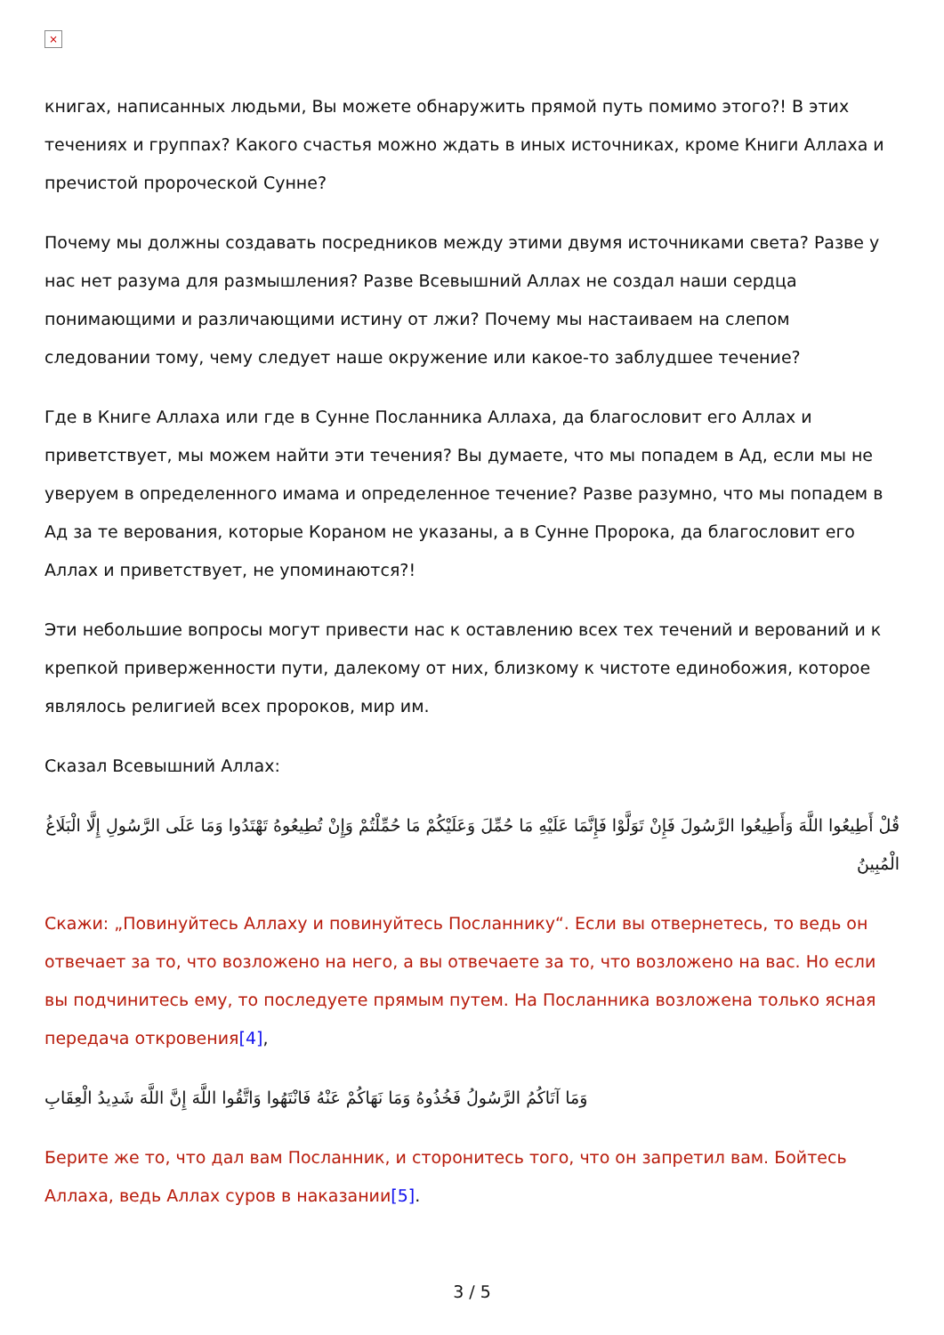×
книгах, написанных людьми, Вы можете обнаружить прямой путь помимо этого?! В этих течениях и группах? Какого счастья можно ждать в иных источниках, кроме Книги Аллаха и пречистой пророческой Сунне?
Почему мы должны создавать посредников между этими двумя источниками света? Разве у нас нет разума для размышления? Разве Всевышний Аллах не создал наши сердца понимающими и различающими истину от лжи? Почему мы настаиваем на слепом следовании тому, чему следует наше окружение или какое-то заблудшее течение?
Где в Книге Аллаха или где в Сунне Посланника Аллаха, да благословит его Аллах и приветствует, мы можем найти эти течения? Вы думаете, что мы попадем в Ад, если мы не уверуем в определенного имама и определенное течение? Разве разумно, что мы попадем в Ад за те верования, которые Кораном не указаны, а в Сунне Пророка, да благословит его Аллах и приветствует, не упоминаются?!
Эти небольшие вопросы могут привести нас к оставлению всех тех течений и верований и к крепкой приверженности пути, далекому от них, близкому к чистоте единобожия, которое являлось религией всех пророков, мир им.
Сказал Всевышний Аллах:
قُلْ أَطِيعُوا اللَّهَ وَأَطِيعُوا الرَّسُولَ فَإِنْ تَوَلَّوْا فَإِنَّمَا عَلَيْهِ مَا حُمِّلَ وَعَلَيْكُمْ مَا حُمِّلْتُمْ وَإِنْ تُطِيعُوهُ تَهْتَدُوا وَمَا عَلَى الرَّسُولِ إِلَّا الْبَلَاغُ الْمُبِينُ
Скажи: „Повинуйтесь Аллаху и повинуйтесь Посланнику“. Если вы отвернетесь, то ведь он отвечает за то, что возложено на него, а вы отвечаете за то, что возложено на вас. Но если вы подчинитесь ему, то последуете прямым путем. На Посланника возложена только ясная передача откровения[4],
وَمَا آتَاكُمُ الرَّسُولُ فَخُذُوهُ وَمَا نَهَاكُمْ عَنْهُ فَانْتَهُوا وَاتَّقُوا اللَّهَ إِنَّ اللَّهَ شَدِيدُ الْعِقَابِ
Берите же то, что дал вам Посланник, и сторонитесь того, что он запретил вам. Бойтесь Аллаха, ведь Аллах суров в наказании[5].
3 / 5